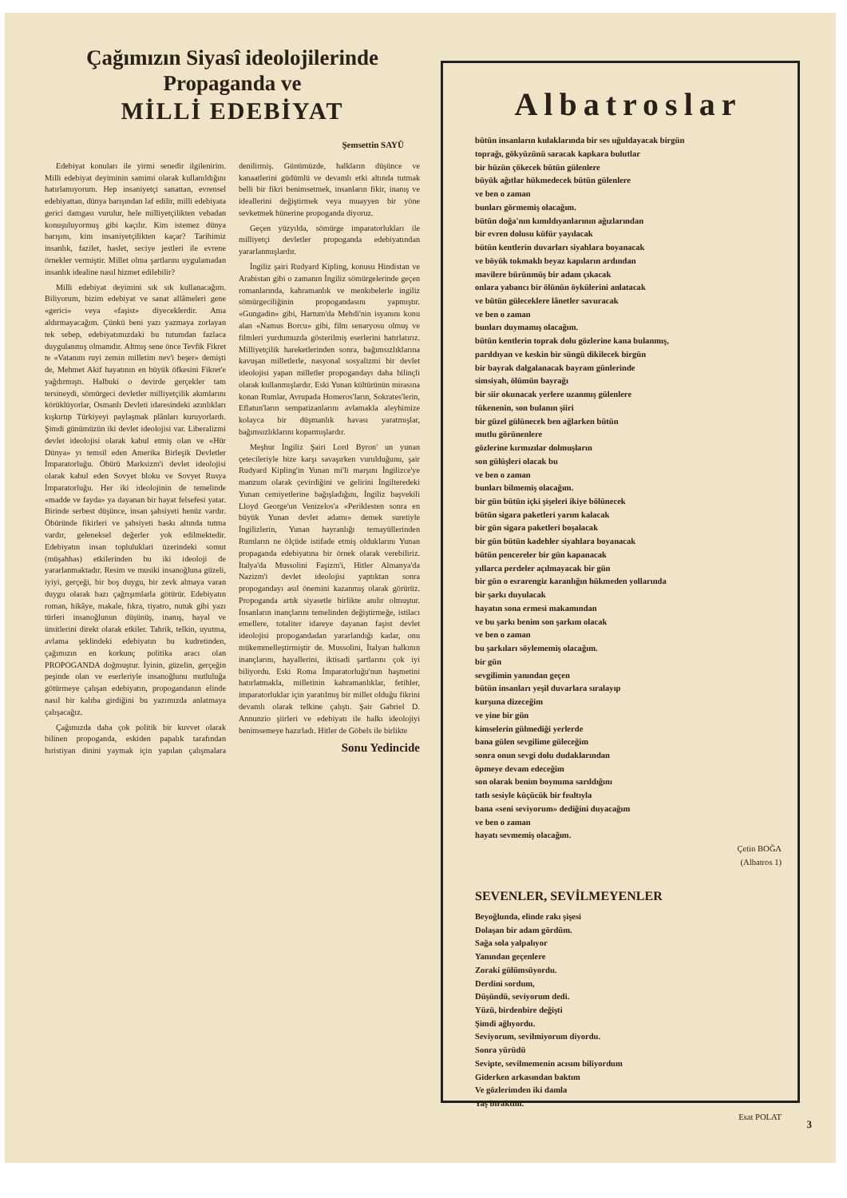Çağımızın Siyasî ideolojilerinde
Propaganda ve
MİLLİ EDEBİYAT
Şemsettin SAYÜ
Edebiyat konuları ile yirmi senedir ilgilenirim. Milli edebiyat deyiminin samimi olarak kullanıldığını hatırlamıyorum. Hep insaniyetçi sanattan, evrensel edebiyattan, dünya barışından laf edilir, milli edebiyata gerici damgası vurulur, hele milliyetçilikten vebadan konuşuluyormuş gibi kaçılır. Kim istemez dünya barışını, kim insaniyetçilikten kaçar? Tarihimiz insanlık, fazilet, haslet, seciye jestleri ile evrene örnekler vermiştir. Millet olma şartlarını uygulamadan insanlık idealine nasıl hizmet edilebilir?
Milli edebiyat deyimini sık sık kullanacağım. Biliyorum, bizim edebiyat ve sanat allâmeleri gene «gerici» veya «faşist» diyeceklerdir. Ama aldırmayacağım. Çünkü beni yazı yazmaya zorlayan tek sebep, edebiyatımızdaki bu tutumdan fazlaca duygulanmış olmamdır. Altmış sene önce Tevfik Fikret te «Vatanım ruyi zemin milletim nev'i beşer» demişti de, Mehmet Akif hayatının en büyük öfkesini Fikret'e yağdırmıştı. Halbuki o devirde gerçekler tam tersineydi, sömürgeci devletler milliyetçilik akımlarını körüklüyorlar, Osmanlı Devleti idaresindeki azınlıkları kışkırtıp Türkiyeyi paylaşmak plânları kuruyorlardı. Şimdi günümüzün iki devlet ideolojisi var. Liberalizmi devlet ideolojisi olarak kabul etmiş olan ve «Hür Dünya» yı temsil eden Amerika Birleşik Devletler İmparatorluğu. Öbürü Marksizm'i devlet ideolojisi olarak kabul eden Sovyet bloku ve Sovyet Rusya İmparatorluğu. Her iki ideolojinin de temelinde «madde ve fayda» ya dayanan bir hayat felsefesi yatar. Birinde serbest düşünce, insan şahsiyeti henüz vardır. Öbüründe fikirleri ve şahsiyeti baskı altında tutma vardır, geleneksel değerler yok edilmektedir. Edebiyatın insan topluluklari üzerindeki somut (müşahhas) etkilerinden bu iki ideoloji de yararlanmaktadır. Resim ve musiki insanoğluna güzeli, iyiyi, gerçeği, bir boş duygu, bir zevk almaya varan duygu olarak bazı çağrışımlarla götürür. Edebiyatın roman, hikâye, makale, fıkra, tiyatro, nutuk gibi yazı türleri insanoğlunun düşünüş, inanış, hayal ve ümitlerini direkt olarak etkiler. Tahrik, telkin, uyutma, avlama şeklindeki edebiyatın bu kudretinden, çağımızın en korkunç politika aracı olan PROPOGANDA doğmuştur. İyinin, güzelin, gerçeğin peşinde olan ve eserleriyle insanoğlunu mutluluğa götürmeye çalışan edebiyatın, propogandanın elinde nasıl bir kalıba girdiğini bu yazımızda anlatmaya çalışacağız.
Çağımızda daha çok politik bir kuvvet olarak bilinen propoganda, eskiden papalık tarafından hıristiyan dinini yaymak için yapılan çalışmalara denilirmiş. Günümüzde, halkların düşünce ve kanaatlerini güdümlü ve devamlı etki altında tutmak belli bir fikri benimsetmek, insanların fikir, inanış ve ideallerini değiştirmek veya muayyen bir yöne sevketmek hünerine propoganda diyoruz.
Geçen yüzyılda, sömürge imparatorlukları ile milliyetçi devletler propoganda edebiyatından yararlanmışlardır.
İngiliz şairi Rudyard Kipling, konusu Hindistan ve Arabistan gibi o zamanın İngiliz sömürgelerinde geçen romanlarında, kahramanlık ve menkıbelerle ingiliz sömürgeciliğinin propogandasını yapmıştır. «Gungadin» gibi, Hartum'da Mehdi'nin isyanını konu alan «Namus Borcu» gibi, film senaryosu olmuş ve filmleri yurdumuzda gösterilmiş eserlerini hatırlatırız. Milliyetçilik hareketlerinden sonra, bağımsızlıklarına kavuşan milletlerle, nasyonal sosyalizmi bir devlet ideolojisi yapan milletler propogandayı daha bilinçli olarak kullanmışlardır. Eski Yunan kültürünün mirasına konan Rumlar, Avrupada Homeros'ların, Sokrates'lerin, Eflatun'ların sempatizanlarını avlamakla aleyhimize kolayca bir düşmanlık havası yaratmışlar, bağımsızlıklarını koparmışlardır.
Meşhur İngiliz Şairi Lord Byron' un yunan çetecileriyle bize karşı savaşırken vurulduğunu, şair Rudyard Kipling'in Yunan mi'li marşını İngilizce'ye manzum olarak çevirdiğini ve gelirini İngilteredeki Yunan cemiyetlerine bağışladığını, İngiliz başvekili Lloyd George'un Venizelos'a «Periklesten sonra en büyük Yunan devlet adamı» demek suretiyle İngilizlerin, Yunan hayranlığı temayüllerinden Rumların ne ölçüde istifade etmiş olduklarını Yunan propaganda edebiyatına bir örnek olarak verebiliriz. İtalya'da Mussolini Faşizm'i, Hitler Almanya'da Nazizm'i devlet ideolojisi yaptıktan sonra propogandayı asıl önemini kazanmış olarak görürüz. Propoganda artık siyasetle birlikte anılır olmuştur. İnsanların inançlarını temelinden değiştirmeğe, istilacı emellere, totaliter idareye dayanan faşist devlet ideolojisi propogandadan yararlandığı kadar, onu mükemmelleştirmiştir de. Mussolini, İtalyan halkının inançlarını, hayallerini, iktisadi şartlarını çok iyi biliyordu. Eski Roma İmparatorluğu'nun haşmetini hatırlatmakla, milletinin kahramanlıklar, fetihler, imparatorluklar için yaratılmış bir millet olduğu fikrini devamlı olarak telkine çalıştı. Şair Gabriel D. Annunzio şiirleri ve edebiyatı ile halkı ideolojiyi benimsemeye hazırladı. Hitler de Göbels ile birlikte
Sonu Yedincide
Albatroslar
bütün insanların kulaklarında bir ses uğuldayacak birgün
toprağı, gökyüzünü saracak kapkara bulutlar
bir hüzün çökecek bütün gülenlere
büyük ağıtlar hükmedecek bütün gülenlere
ve ben o zaman
bunları görmemiş olacağım.
bütün doğa'nın kımıldıyanlarının ağızlarından
bir evren dolusu küfür yayılacak
bütün kentlerin duvarları siyahlara boyanacak
ve böyük tokmaklı beyaz kapıların ardından
mavilere bürünmüş bir adam çıkacak
onlara yabancı bir ölünün öykülerini anlatacak
ve bütün güleceklere lânetler savuracak
ve ben o zaman
bunları duymamış olacağım.
bütün kentlerin toprak dolu gözlerine kana bulanmış,
parıldıyan ve keskin bir süngü dikilecek birgün
bir bayrak dalgalanacak bayram günlerinde
simsiyah, ölümün bayrağı
bir siir okunacak yerlere uzanmış gülenlere
tükenenin, son bulanın şiiri
bir güzel gülünecek ben ağlarken bütün
mutlu görünenlere
gözlerine kırmızılar dolmuşların
son gülüşleri olacak bu
ve ben o zaman
bunları bilmemiş olacağım.
bir gün bütün içki şişeleri ikiye bölünecek
bütün sigara paketleri yarım kalacak
bir gün sigara paketleri boşalacak
bir gün bütün kadehler siyahlara boyanacak
bütün pencereler bir gün kapanacak
yıllarca perdeler açılmayacak bir gün
bir gün o esrarengiz karanlığın hükmeden yollarında
bir şarkı duyulacak
hayatın sona ermesi makamından
ve bu şarkı benim son şarkım olacak
ve ben o zaman
bu şarkıları söylememiş olacağım.
bir gün
sevgilimin yanından geçen
bütün insanları yeşil duvarlara sıralayıp
kurşuna dizeceğim
ve yine bir gün
kimselerin gülmediği yerlerde
bana gülen sevgilime güleceğim
sonra onun sevgi dolu dudaklarından
öpmeye devam edeceğim
son olarak benim boynuma sarıldığını
tatlı sesiyle küçücük bir fısıltıyla
bana «seni seviyorum» dediğini duyacağım
ve ben o zaman
hayatı sevmemiş olacağım.
Çetin BOĞA
(Albatros 1)
SEVENLER, SEVİLMEYENLER
Beyoğlunda, elinde rakı şişesi
Dolaşan bir adam gördüm.
Sağa sola yalpalıyor
Yanından geçenlere
Zoraki gülümsüyordu.
Derdini sordum,
Düşündü, seviyorum dedi.
Yüzü, birdenbire değişti
Şimdi ağlıyordu.
Seviyorum, sevilmiyorum diyordu.
Sonra yürüdü
Sevipte, sevilmemenin acısını biliyordum
Giderken arkasından baktım
Ve gözlerimden iki damla
Yaş bıraktım.
Esat POLAT
3